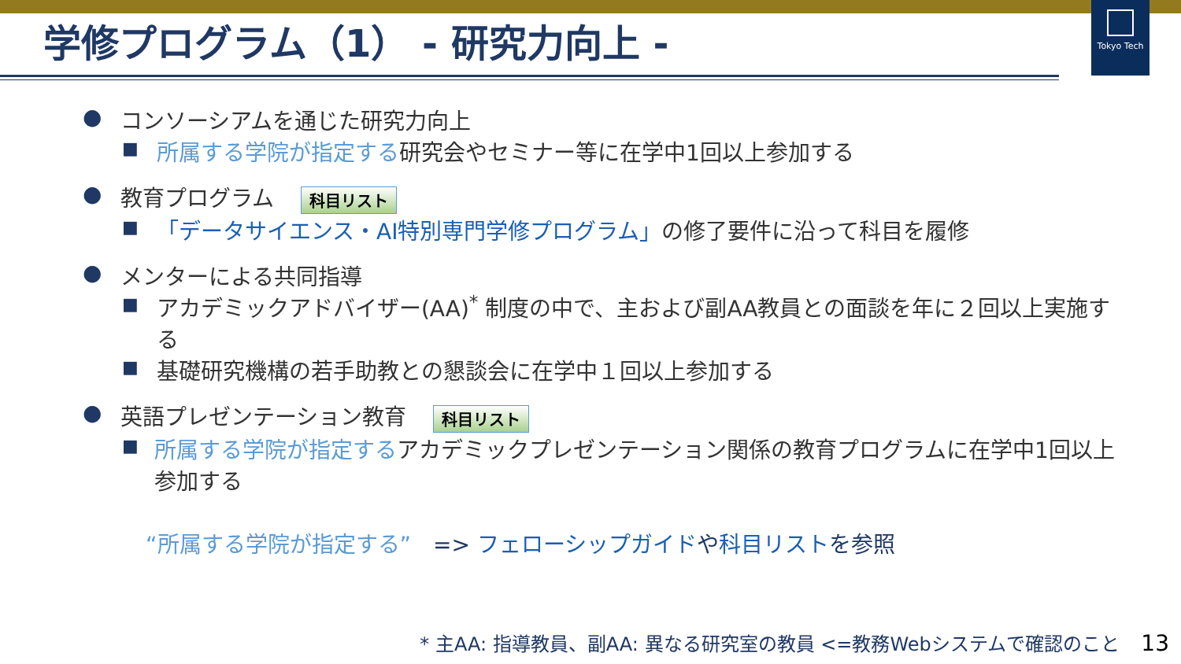Tokyo Tech
学修プログラム（1） - 研究力向上 -
● コンソーシアムを通じた研究力向上
■ 所属する学院が指定する研究会やセミナー等に在学中1回以上参加する
● 教育プログラム 科目リスト
■ 「データサイエンス・AI特別専門学修プログラム」の修了要件に沿って科目を履修
● メンターによる共同指導
■ アカデミックアドバイザー(AA)<sup>*</sup> 制度の中で、主および副AA教員との面談を年に２回以上実施する
■ 基礎研究機構の若手助教との懇談会に在学中１回以上参加する
● 英語プレゼンテーション教育 科目リスト
■ 所属する学院が指定するアカデミックプレゼンテーション関係の教育プログラムに在学中1回以上参加する
“所属する学院が指定する”　=> フェローシップガイドや科目リストを参照
* 主AA: 指導教員、副AA: 異なる研究室の教員 <=教務Webシステムで確認のこと 13